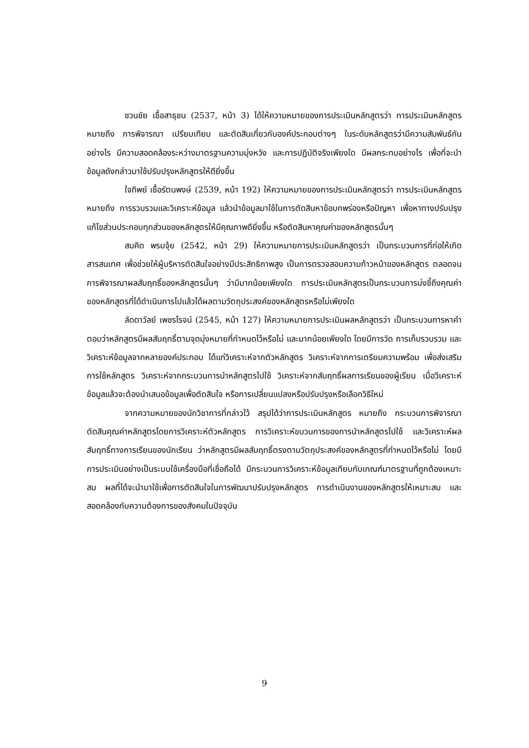ชวนชัย เชื้อสาธุชน (2537, หน้า 3) ได้ให้ความหมายของการประเมินหลักสูตรว่า การประเมินหลักสูตร หมายถึง การพิจารณา เปรียบเทียบ และตัดสินเกี่ยวกับองค์ประกอบต่างๆ ในระดับหลักสูตรว่ามีความสัมพันธ์กันอย่างไร มีความสอดคล้องระหว่างมาตรฐานความมุ่งหวัง และการปฏิบัติจริงเพียงใด มีผลกระทบอย่างไร เพื่อที่จะนำข้อมูลดังกล่าวมาใช้ปรับปรุงหลักสูตรให้ดียิ่งขึ้น
ใจทิพย์ เชื้อรัตนพงษ์ (2539, หน้า 192) ให้ความหมายของการประเมินหลักสูตรว่า การประเมินหลักสูตร หมายถึง การรวบรวมและวิเคราะห์ข้อมูล แล้วนำข้อมูลมาใช้ในการตัดสินหาข้อบกพร่องหรือปัญหา เพื่อหาทางปรับปรุงแก้ไขส่วนประกอบทุกส่วนของหลักสูตรให้มีคุณภาพดียิ่งขึ้น หรือตัดสินหาคุณค่าของหลักสูตรนั้นๆ
สมคิด พรมจุ้ย (2542, หน้า 29) ให้ความหมายการประเมินหลักสูตรว่า เป็นกระบวนการที่ก่อให้เกิดสารสนเทศ เพื่อช่วยให้ผู้บริหารตัดสินใจอย่างมีประสิทธิภาพสูง เป็นการตรวจสอบความก้าวหน้าของหลักสูตร ตลอดจนการพิจารณาผลสัมฤทธิ์ของหลักสูตรนั้นๆ ว่ามีมากน้อยเพียงใด การประเมินหลักสูตรเป็นกระบวนการบ่งชี้ถึงคุณค่าของหลักสูตรที่ได้ดำเนินการไปแล้วได้ผลตามวัตถุประสงค์ของหลักสูตรหรือไม่เพียงใด
ลัดดาวัลย์ เพชรโรจน์ (2545, หน้า 127) ให้ความหมายการประเมินผลหลักสูตรว่า เป็นกระบวนการหาคำตอบว่าหลักสูตรมีผลสัมฤทธิ์ตามจุดมุ่งหมายที่กำหนดไว้หรือไม่ และมากน้อยเพียงใด โดยมีการวัด การเก็บรวบรวม และวิเคราะห์ข้อมูลจากหลายองค์ประกอบ ได้แก่วิเคราะห์จากตัวหลักสูตร วิเคราะห์จากการเตรียมความพร้อม เพื่อส่งเสริมการใช้หลักสูตร วิเคราะห์จากกระบวนการนำหลักสูตรไปใช้ วิเคราะห์จากสัมฤทธิ์ผลการเรียนของผู้เรียน เมื่อวิเคราะห์ข้อมูลแล้วจะต้องนำเสนอข้อมูลเพื่อตัดสินใจ หรือการเปลี่ยนแปลงหรือปรับปรุงหรือเลือกวิธีใหม่
จากความหมายของนักวิชาการที่กล่าวไว้ สรุปได้ว่าการประเมินหลักสูตร หมายถึง กระบวนการพิจารณาตัดสินคุณค่าหลักสูตรโดยการวิเคราะห์ตัวหลักสูตร การวิเคราะห์ขบวนการของการนำหลักสูตรไปใช้ และวิเคราะห์ผลสัมฤทธิ์ทางการเรียนของนักเรียน ว่าหลักสูตรมีผลสัมฤทธิ์ตรงตามวัตถุประสงค์ของหลักสูตรที่กำหนดไว้หรือไม่ โดยมีการประเมินอย่างเป็นระบบใช้เครื่องมือที่เชื่อถือได้ มีกระบวนการวิเคราะห์ข้อมูลเทียบกับเกณฑ์มาตรฐานที่ถูกต้องเหมาะสม ผลที่ได้จะนำมาใช้เพื่อการตัดสินใจในการพัฒนาปรับปรุงหลักสูตร การดำเนินงานของหลักสูตรให้เหมาะสม และสอดคล้องกับความต้องการของสังคมในปัจจุบัน
9